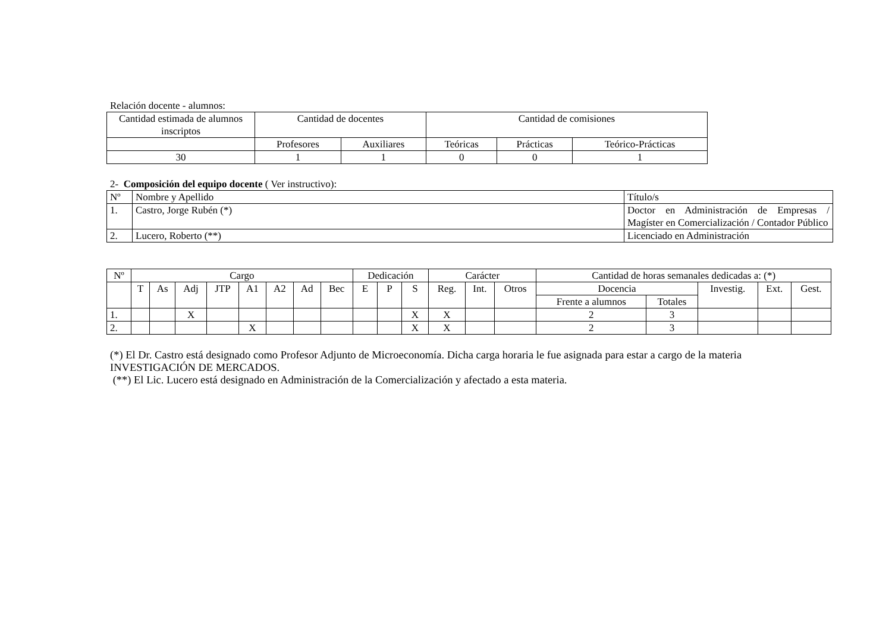Relación docente - alumnos:
| Cantidad estimada de alumnos inscriptos | Cantidad de docentes | | Cantidad de comisiones | | |
| --- | --- | --- | --- | --- | --- |
| | Profesores | Auxiliares | Teóricas | Prácticas | Teórico-Prácticas |
| 30 | 1 | 1 | 0 | 0 | 1 |
2- Composición del equipo docente ( Ver instructivo):
| Nº | Nombre y Apellido | Título/s |
| --- | --- | --- |
| 1. | Castro, Jorge Rubén (*) | Doctor en Administración de Empresas / Magíster en Comercialización / Contador Público |
| 2. | Lucero, Roberto (**) | Licenciado en Administración |
| Nº | Cargo | | | | | | | | Dedicación | | | Carácter | | | Cantidad de horas semanales dedicadas a: (*) | | | | |
| --- | --- | --- | --- | --- | --- | --- | --- | --- | --- | --- | --- | --- | --- | --- | --- | --- | --- | --- | --- |
| | T | As | Adj | JTP | A1 | A2 | Ad | Bec | E | P | S | Reg. | Int. | Otros | Docencia | | Investig. | Ext. | Gest. |
| | | | | | | | | | | | | | | | Frente a alumnos | Totales | | | |
| 1. | | | X | | | | | | | | X | X | | | 2 | 3 | | | |
| 2. | | | | | X | | | | | | X | X | | | 2 | 3 | | | |
(*) El Dr. Castro está designado como Profesor Adjunto de Microeconomía. Dicha carga horaria le fue asignada para estar a cargo de la materia INVESTIGACIÓN DE MERCADOS.
(**) El Lic. Lucero está designado en Administración de la Comercialización y afectado a esta materia.